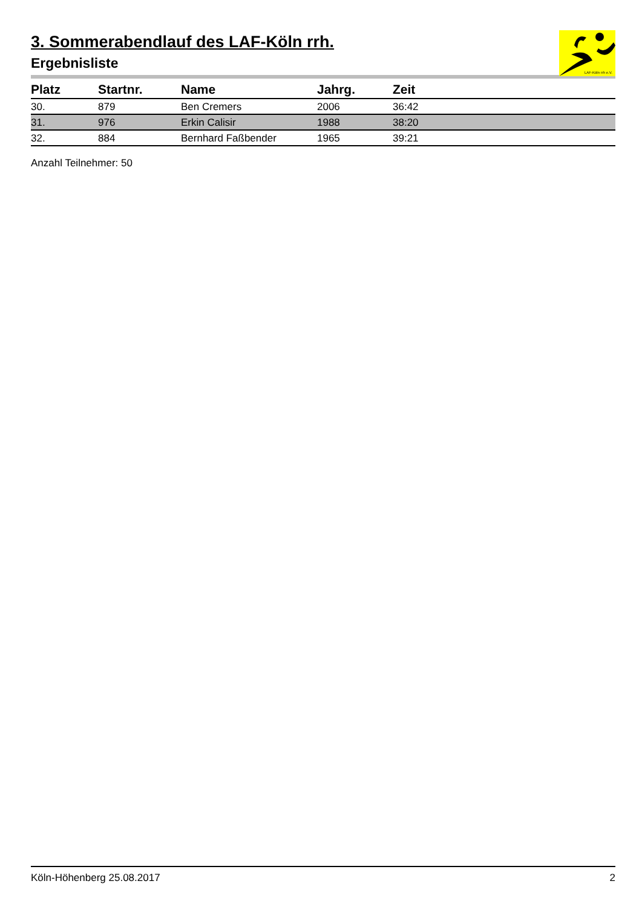LAF-Köln rrh e.V.
3. Sommerabendlauf des LAF-Köln rrh.
Ergebnisliste
| Platz | Startnr. | Name | Jahrg. | Zeit |
| --- | --- | --- | --- | --- |
| 30. | 879 | Ben Cremers | 2006 | 36:42 |
| 31. | 976 | Erkin Calisir | 1988 | 38:20 |
| 32. | 884 | Bernhard Faßbender | 1965 | 39:21 |
Anzahl Teilnehmer: 50
Köln-Höhenberg 25.08.2017 2